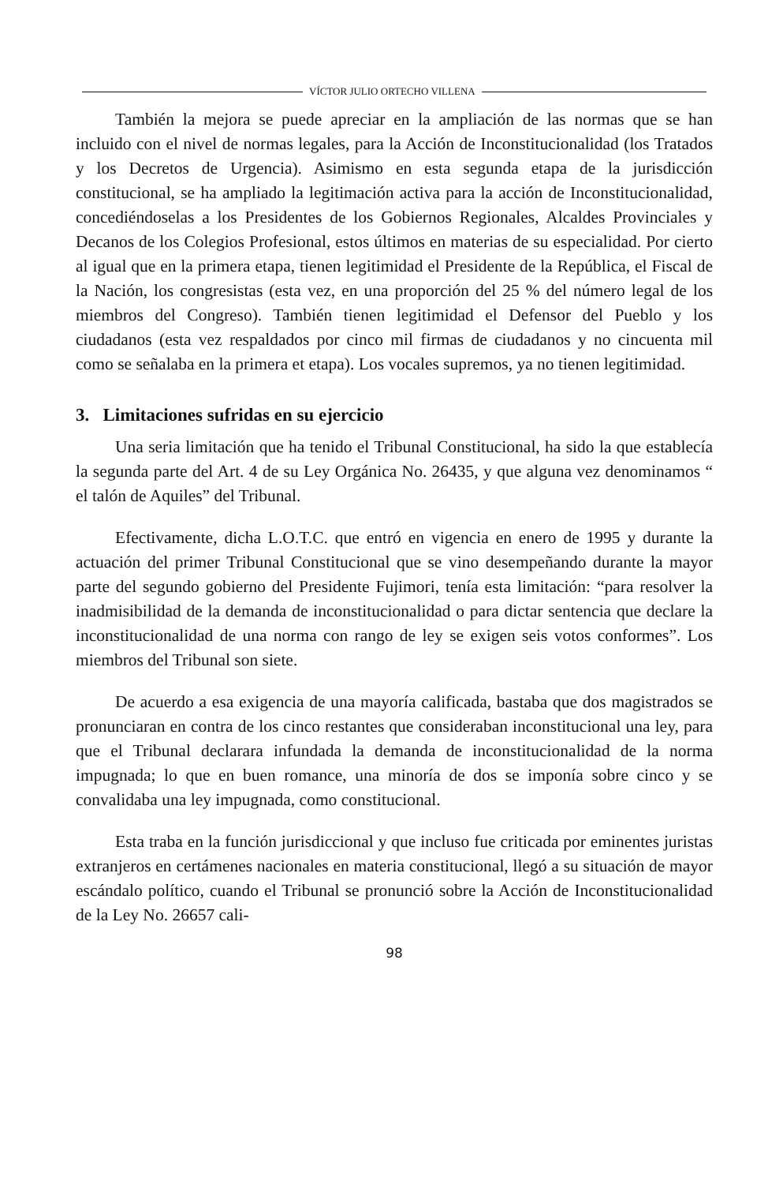VÍCTOR JULIO ORTECHO VILLENA
También la mejora se puede apreciar en la ampliación de las normas que se han incluido con el nivel de normas legales, para la Acción de Inconstitucionalidad (los Tratados y los Decretos de Urgencia). Asimismo en esta segunda etapa de la jurisdicción constitucional, se ha ampliado la legitimación activa para la acción de Inconstitucionalidad, concediéndoselas a los Presidentes de los Gobiernos Regionales, Alcaldes Provinciales y Decanos de los Colegios Profesional, estos últimos en materias de su especialidad. Por cierto al igual que en la primera etapa, tienen legitimidad el Presidente de la República, el Fiscal de la Nación, los congresistas (esta vez, en una proporción del 25 % del número legal de los miembros del Congreso). También tienen legitimidad el Defensor del Pueblo y los ciudadanos (esta vez respaldados por cinco mil firmas de ciudadanos y no cincuenta mil como se señalaba en la primera et etapa). Los vocales supremos, ya no tienen legitimidad.
3. Limitaciones sufridas en su ejercicio
Una seria limitación que ha tenido el Tribunal Constitucional, ha sido la que establecía la segunda parte del Art. 4 de su Ley Orgánica No. 26435, y que alguna vez denominamos “ el talón de Aquiles” del Tribunal.
Efectivamente, dicha L.O.T.C. que entró en vigencia en enero de 1995 y durante la actuación del primer Tribunal Constitucional que se vino desempeñando durante la mayor parte del segundo gobierno del Presidente Fujimori, tenía esta limitación: “para resolver la inadmisibilidad de la demanda de inconstitucionalidad o para dictar sentencia que declare la inconstitucionalidad de una norma con rango de ley se exigen seis votos conformes”. Los miembros del Tribunal son siete.
De acuerdo a esa exigencia de una mayoría calificada, bastaba que dos magistrados se pronunciaran en contra de los cinco restantes que consideraban inconstitucional una ley, para que el Tribunal declarara infundada la demanda de inconstitucionalidad de la norma impugnada; lo que en buen romance, una minoría de dos se imponía sobre cinco y se convalidaba una ley impugnada, como constitucional.
Esta traba en la función jurisdiccional y que incluso fue criticada por eminentes juristas extranjeros en certámenes nacionales en materia constitucional, llegó a su situación de mayor escándalo político, cuando el Tribunal se pronunció sobre la Acción de Inconstitucionalidad de la Ley No. 26657 cali-
98